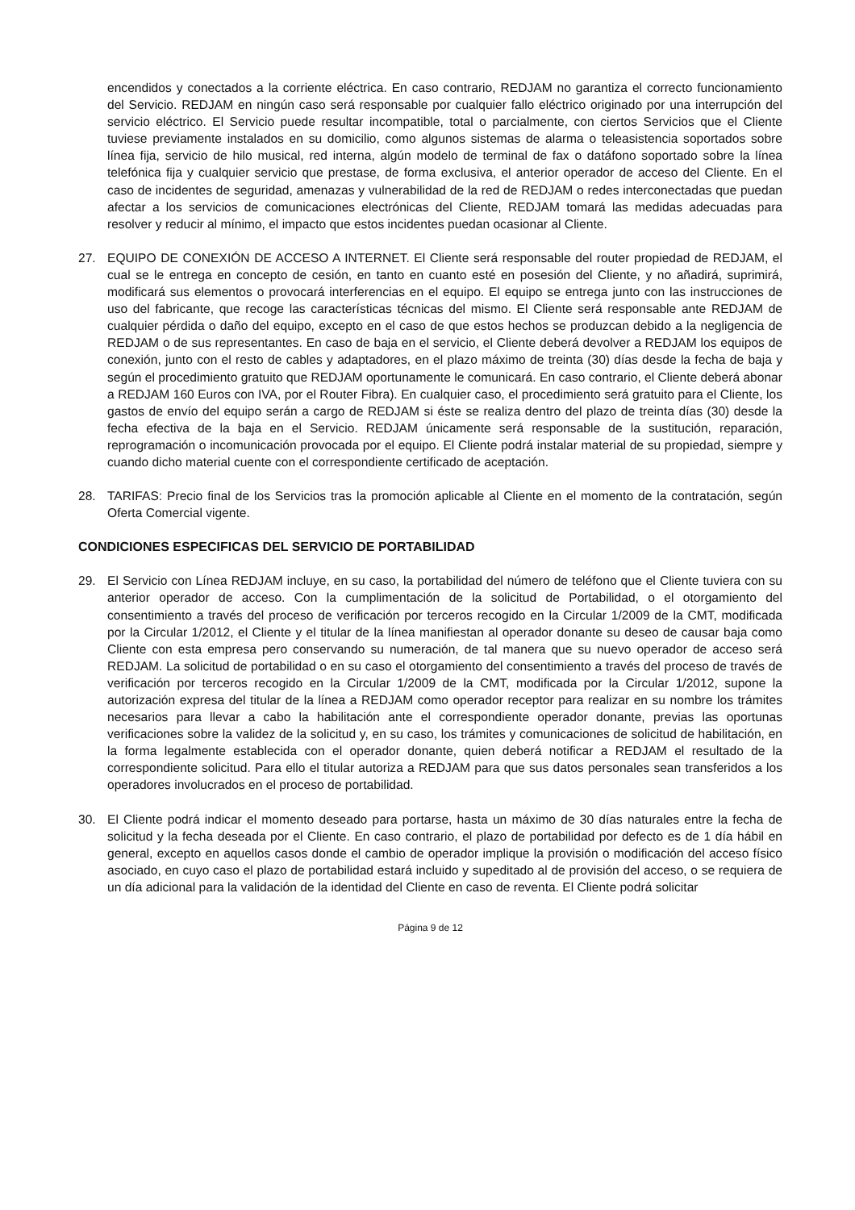encendidos y conectados a la corriente eléctrica. En caso contrario, REDJAM no garantiza el correcto funcionamiento del Servicio. REDJAM en ningún caso será responsable por cualquier fallo eléctrico originado por una interrupción del servicio eléctrico. El Servicio puede resultar incompatible, total o parcialmente, con ciertos Servicios que el Cliente tuviese previamente instalados en su domicilio, como algunos sistemas de alarma o teleasistencia soportados sobre línea fija, servicio de hilo musical, red interna, algún modelo de terminal de fax o datáfono soportado sobre la línea telefónica fija y cualquier servicio que prestase, de forma exclusiva, el anterior operador de acceso del Cliente. En el caso de incidentes de seguridad, amenazas y vulnerabilidad de la red de REDJAM o redes interconectadas que puedan afectar a los servicios de comunicaciones electrónicas del Cliente, REDJAM tomará las medidas adecuadas para resolver y reducir al mínimo, el impacto que estos incidentes puedan ocasionar al Cliente.
27. EQUIPO DE CONEXIÓN DE ACCESO A INTERNET. El Cliente será responsable del router propiedad de REDJAM, el cual se le entrega en concepto de cesión, en tanto en cuanto esté en posesión del Cliente, y no añadirá, suprimirá, modificará sus elementos o provocará interferencias en el equipo. El equipo se entrega junto con las instrucciones de uso del fabricante, que recoge las características técnicas del mismo. El Cliente será responsable ante REDJAM de cualquier pérdida o daño del equipo, excepto en el caso de que estos hechos se produzcan debido a la negligencia de REDJAM o de sus representantes. En caso de baja en el servicio, el Cliente deberá devolver a REDJAM los equipos de conexión, junto con el resto de cables y adaptadores, en el plazo máximo de treinta (30) días desde la fecha de baja y según el procedimiento gratuito que REDJAM oportunamente le comunicará. En caso contrario, el Cliente deberá abonar a REDJAM 160 Euros con IVA, por el Router Fibra). En cualquier caso, el procedimiento será gratuito para el Cliente, los gastos de envío del equipo serán a cargo de REDJAM si éste se realiza dentro del plazo de treinta días (30) desde la fecha efectiva de la baja en el Servicio. REDJAM únicamente será responsable de la sustitución, reparación, reprogramación o incomunicación provocada por el equipo. El Cliente podrá instalar material de su propiedad, siempre y cuando dicho material cuente con el correspondiente certificado de aceptación.
28. TARIFAS: Precio final de los Servicios tras la promoción aplicable al Cliente en el momento de la contratación, según Oferta Comercial vigente.
CONDICIONES ESPECIFICAS DEL SERVICIO DE PORTABILIDAD
29. El Servicio con Línea REDJAM incluye, en su caso, la portabilidad del número de teléfono que el Cliente tuviera con su anterior operador de acceso. Con la cumplimentación de la solicitud de Portabilidad, o el otorgamiento del consentimiento a través del proceso de verificación por terceros recogido en la Circular 1/2009 de la CMT, modificada por la Circular 1/2012, el Cliente y el titular de la línea manifiestan al operador donante su deseo de causar baja como Cliente con esta empresa pero conservando su numeración, de tal manera que su nuevo operador de acceso será REDJAM. La solicitud de portabilidad o en su caso el otorgamiento del consentimiento a través del proceso de través de verificación por terceros recogido en la Circular 1/2009 de la CMT, modificada por la Circular 1/2012, supone la autorización expresa del titular de la línea a REDJAM como operador receptor para realizar en su nombre los trámites necesarios para llevar a cabo la habilitación ante el correspondiente operador donante, previas las oportunas verificaciones sobre la validez de la solicitud y, en su caso, los trámites y comunicaciones de solicitud de habilitación, en la forma legalmente establecida con el operador donante, quien deberá notificar a REDJAM el resultado de la correspondiente solicitud. Para ello el titular autoriza a REDJAM para que sus datos personales sean transferidos a los operadores involucrados en el proceso de portabilidad.
30. El Cliente podrá indicar el momento deseado para portarse, hasta un máximo de 30 días naturales entre la fecha de solicitud y la fecha deseada por el Cliente. En caso contrario, el plazo de portabilidad por defecto es de 1 día hábil en general, excepto en aquellos casos donde el cambio de operador implique la provisión o modificación del acceso físico asociado, en cuyo caso el plazo de portabilidad estará incluido y supeditado al de provisión del acceso, o se requiera de un día adicional para la validación de la identidad del Cliente en caso de reventa. El Cliente podrá solicitar
Página 9 de 12